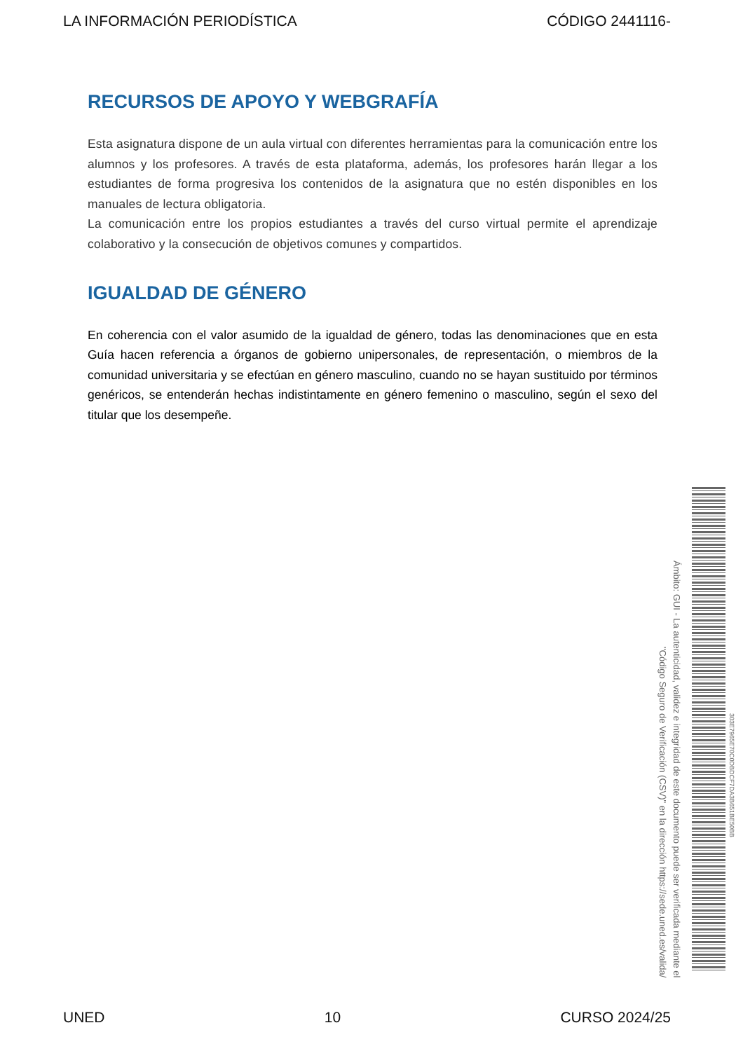LA INFORMACIÓN PERIODÍSTICA CÓDIGO 2441116-
RECURSOS DE APOYO Y WEBGRAFÍA
Esta asignatura dispone de un aula virtual con diferentes herramientas para la comunicación entre los alumnos y los profesores. A través de esta plataforma, además, los profesores harán llegar a los estudiantes de forma progresiva los contenidos de la asignatura que no estén disponibles en los manuales de lectura obligatoria.
La comunicación entre los propios estudiantes a través del curso virtual permite el aprendizaje colaborativo y la consecución de objetivos comunes y compartidos.
IGUALDAD DE GÉNERO
En coherencia con el valor asumido de la igualdad de género, todas las denominaciones que en esta Guía hacen referencia a órganos de gobierno unipersonales, de representación, o miembros de la comunidad universitaria y se efectúan en género masculino, cuando no se hayan sustituido por términos genéricos, se entenderán hechas indistintamente en género femenino o masculino, según el sexo del titular que los desempeñe.
Ámbito: GUI - La autenticidad, validez e integridad de este documento puede ser verificada mediante el
"Código Seguro de Verificación (CSV)" en la dirección https://sede.uned.es/valida/
303E7965E70C0DBDCF7DA3B651BE50BB
UNED 10 CURSO 2024/25